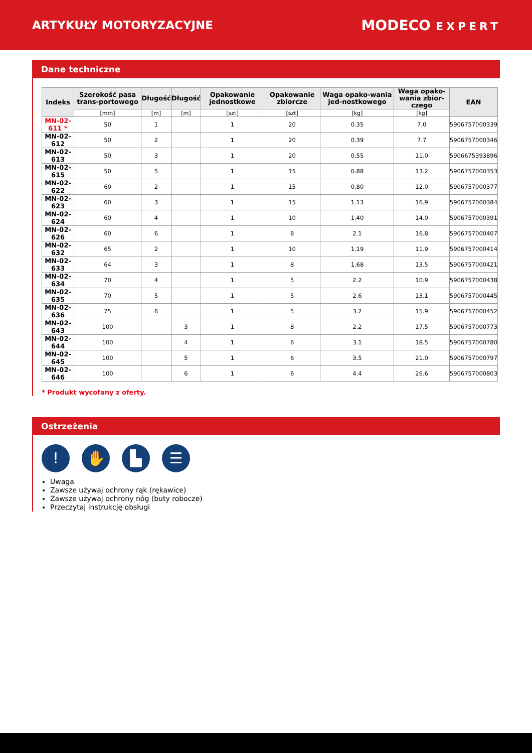ARTYKUŁY MOTORYZACYJNE
MODECO EXPERT
Dane techniczne
| Indeks | Szerokość pasa trans-portowego | Długość | Długość | Opakowanie jednostkowe | Opakowanie zbiorcze | Waga opako-wania jed-nostkowego | Waga opako-wania zbior-czego | EAN |
| --- | --- | --- | --- | --- | --- | --- | --- | --- |
| | [mm] | [m] | [m] | [szt] | [szt] | [kg] | [kg] | |
| MN-02-611 * | 50 | 1 | | 1 | 20 | 0.35 | 7.0 | 5906757000339 |
| MN-02-612 | 50 | 2 | | 1 | 20 | 0.39 | 7.7 | 5906757000346 |
| MN-02-613 | 50 | 3 | | 1 | 20 | 0.55 | 11.0 | 5906675393896 |
| MN-02-615 | 50 | 5 | | 1 | 15 | 0.88 | 13.2 | 5906757000353 |
| MN-02-622 | 60 | 2 | | 1 | 15 | 0.80 | 12.0 | 5906757000377 |
| MN-02-623 | 60 | 3 | | 1 | 15 | 1.13 | 16.9 | 5906757000384 |
| MN-02-624 | 60 | 4 | | 1 | 10 | 1.40 | 14.0 | 5906757000391 |
| MN-02-626 | 60 | 6 | | 1 | 8 | 2.1 | 16.8 | 5906757000407 |
| MN-02-632 | 65 | 2 | | 1 | 10 | 1.19 | 11.9 | 5906757000414 |
| MN-02-633 | 64 | 3 | | 1 | 8 | 1.68 | 13.5 | 5906757000421 |
| MN-02-634 | 70 | 4 | | 1 | 5 | 2.2 | 10.9 | 5906757000438 |
| MN-02-635 | 70 | 5 | | 1 | 5 | 2.6 | 13.1 | 5906757000445 |
| MN-02-636 | 75 | 6 | | 1 | 5 | 3.2 | 15.9 | 5906757000452 |
| MN-02-643 | 100 | | 3 | 1 | 8 | 2.2 | 17.5 | 5906757000773 |
| MN-02-644 | 100 | | 4 | 1 | 6 | 3.1 | 18.5 | 5906757000780 |
| MN-02-645 | 100 | | 5 | 1 | 6 | 3.5 | 21.0 | 5906757000797 |
| MN-02-646 | 100 | | 6 | 1 | 6 | 4.4 | 26.6 | 5906757000803 |
* Produkt wycofany z oferty.
Ostrzeżenia
! ✋ ▙ ☰
Uwaga
Zawsze używaj ochrony rąk (rękawice)
Zawsze używaj ochrony nóg (buty robocze)
Przeczytaj instrukcję obsługi